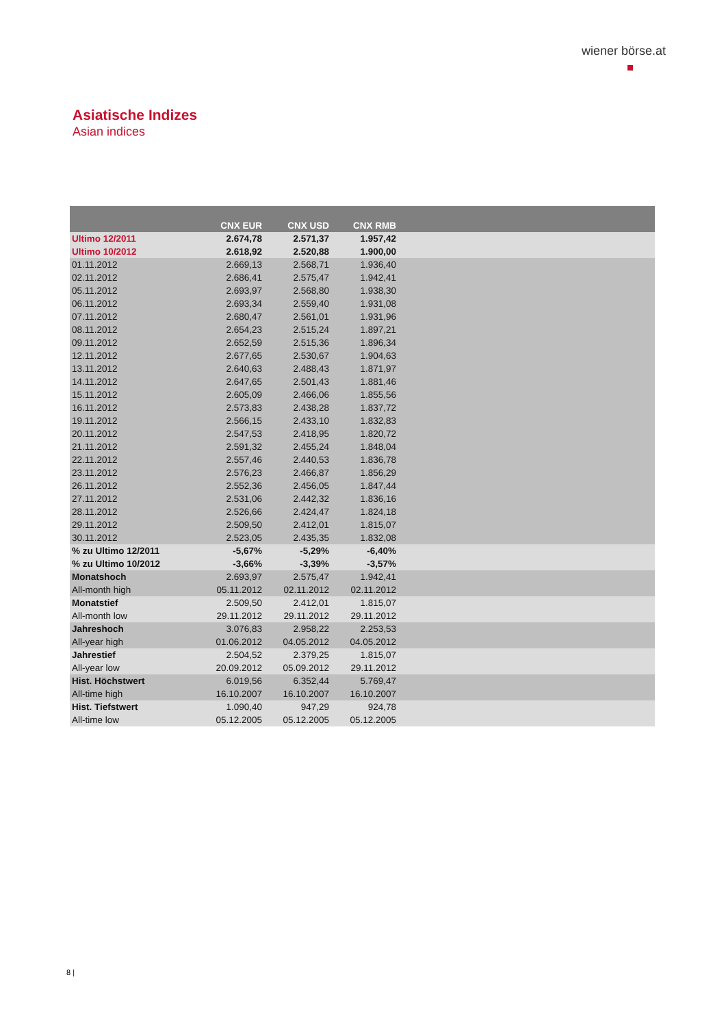wiener börse.at
Asiatische Indizes
Asian indices
| | CNX EUR | CNX USD | CNX RMB | |
| --- | --- | --- | --- | --- |
| Ultimo 12/2011 | 2.674,78 | 2.571,37 | 1.957,42 | |
| Ultimo 10/2012 | 2.618,92 | 2.520,88 | 1.900,00 | |
| 01.11.2012 | 2.669,13 | 2.568,71 | 1.936,40 | |
| 02.11.2012 | 2.686,41 | 2.575,47 | 1.942,41 | |
| 05.11.2012 | 2.693,97 | 2.568,80 | 1.938,30 | |
| 06.11.2012 | 2.693,34 | 2.559,40 | 1.931,08 | |
| 07.11.2012 | 2.680,47 | 2.561,01 | 1.931,96 | |
| 08.11.2012 | 2.654,23 | 2.515,24 | 1.897,21 | |
| 09.11.2012 | 2.652,59 | 2.515,36 | 1.896,34 | |
| 12.11.2012 | 2.677,65 | 2.530,67 | 1.904,63 | |
| 13.11.2012 | 2.640,63 | 2.488,43 | 1.871,97 | |
| 14.11.2012 | 2.647,65 | 2.501,43 | 1.881,46 | |
| 15.11.2012 | 2.605,09 | 2.466,06 | 1.855,56 | |
| 16.11.2012 | 2.573,83 | 2.438,28 | 1.837,72 | |
| 19.11.2012 | 2.566,15 | 2.433,10 | 1.832,83 | |
| 20.11.2012 | 2.547,53 | 2.418,95 | 1.820,72 | |
| 21.11.2012 | 2.591,32 | 2.455,24 | 1.848,04 | |
| 22.11.2012 | 2.557,46 | 2.440,53 | 1.836,78 | |
| 23.11.2012 | 2.576,23 | 2.466,87 | 1.856,29 | |
| 26.11.2012 | 2.552,36 | 2.456,05 | 1.847,44 | |
| 27.11.2012 | 2.531,06 | 2.442,32 | 1.836,16 | |
| 28.11.2012 | 2.526,66 | 2.424,47 | 1.824,18 | |
| 29.11.2012 | 2.509,50 | 2.412,01 | 1.815,07 | |
| 30.11.2012 | 2.523,05 | 2.435,35 | 1.832,08 | |
| % zu Ultimo 12/2011 | -5,67% | -5,29% | -6,40% | |
| % zu Ultimo 10/2012 | -3,66% | -3,39% | -3,57% | |
| Monatshoch | 2.693,97 | 2.575,47 | 1.942,41 | |
| All-month high | 05.11.2012 | 02.11.2012 | 02.11.2012 | |
| Monatstief | 2.509,50 | 2.412,01 | 1.815,07 | |
| All-month low | 29.11.2012 | 29.11.2012 | 29.11.2012 | |
| Jahreshoch | 3.076,83 | 2.958,22 | 2.253,53 | |
| All-year high | 01.06.2012 | 04.05.2012 | 04.05.2012 | |
| Jahrestief | 2.504,52 | 2.379,25 | 1.815,07 | |
| All-year low | 20.09.2012 | 05.09.2012 | 29.11.2012 | |
| Hist. Höchstwert | 6.019,56 | 6.352,44 | 5.769,47 | |
| All-time high | 16.10.2007 | 16.10.2007 | 16.10.2007 | |
| Hist. Tiefstwert | 1.090,40 | 947,29 | 924,78 | |
| All-time low | 05.12.2005 | 05.12.2005 | 05.12.2005 | |
8 |